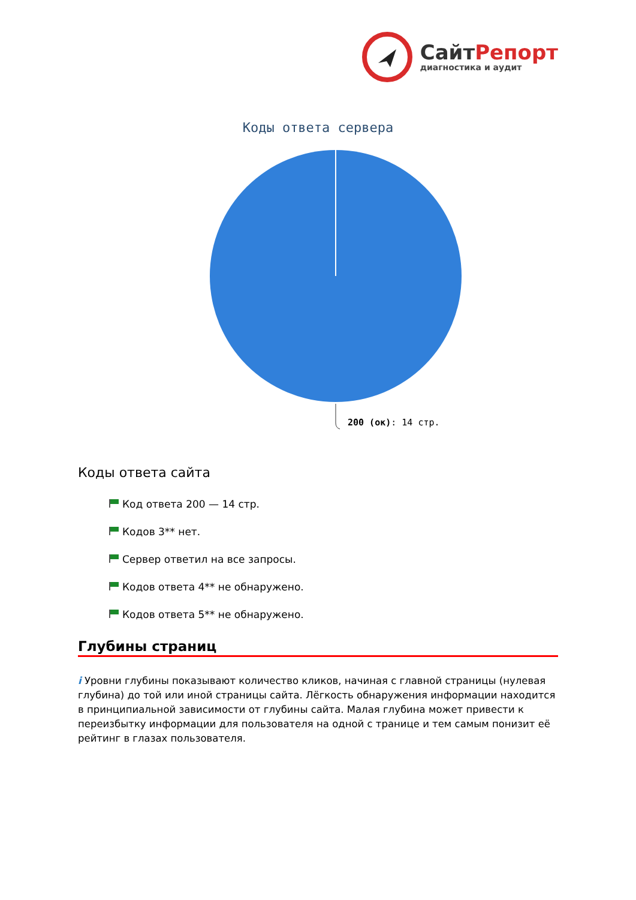СайтРепорт
диагностика и аудит
Коды ответа сервера
200 (ок): 14 стр.
Коды ответа сайта
Код ответа 200 — 14 стр.
Кодов 3** нет.
Сервер ответил на все запросы.
Кодов ответа 4** не обнаружено.
Кодов ответа 5** не обнаружено.
Глубины страниц
i Уровни глубины показывают количество кликов, начиная с главной страницы (нулевая глубина) до той или иной страницы сайта. Лёгкость обнаружения информации находится в принципиальной зависимости от глубины сайта. Малая глубина может привести к переизбытку информации для пользователя на одной с транице и тем самым понизит её рейтинг в глазах пользователя.